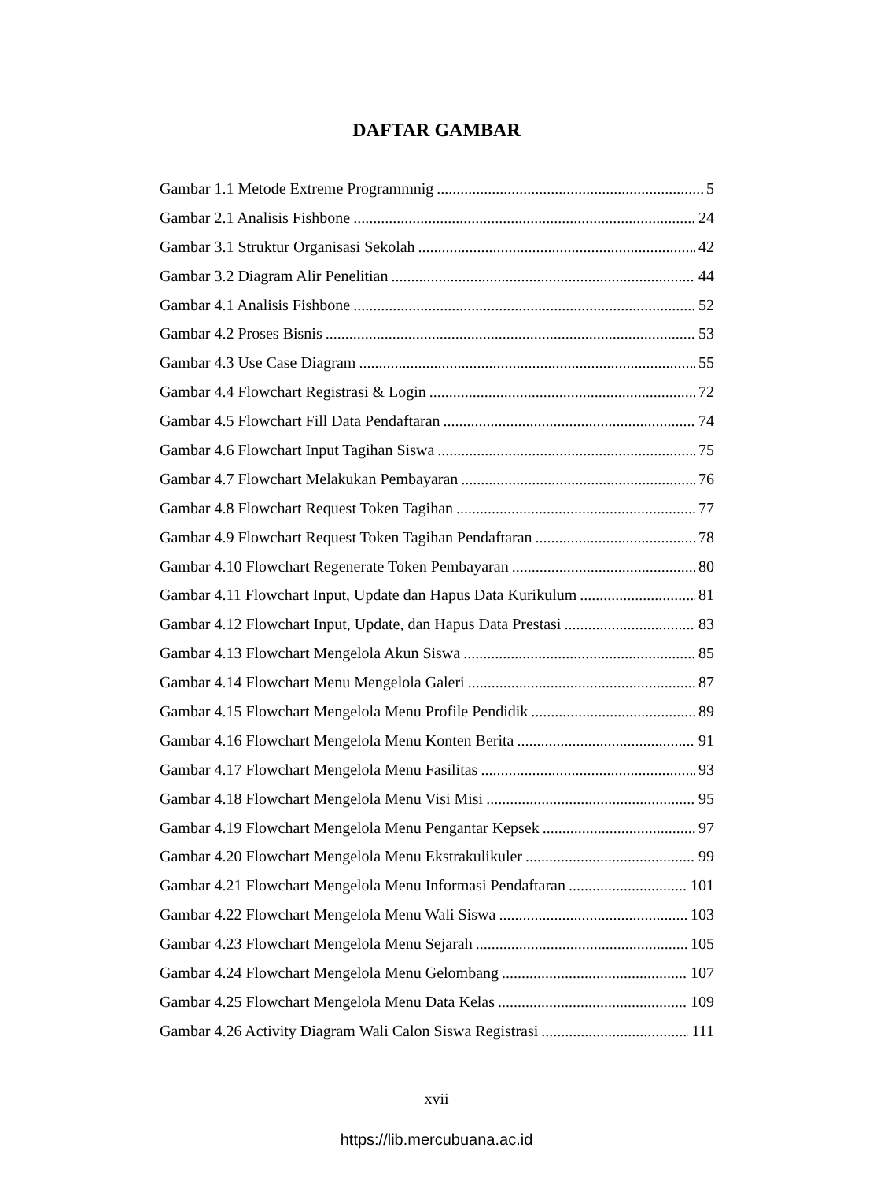DAFTAR GAMBAR
Gambar 1.1 Metode Extreme Programmnig 5
Gambar 2.1 Analisis Fishbone 24
Gambar 3.1 Struktur Organisasi Sekolah 42
Gambar 3.2 Diagram Alir Penelitian 44
Gambar 4.1 Analisis Fishbone 52
Gambar 4.2 Proses Bisnis 53
Gambar 4.3 Use Case Diagram 55
Gambar 4.4 Flowchart Registrasi & Login 72
Gambar 4.5 Flowchart Fill Data Pendaftaran 74
Gambar 4.6 Flowchart Input Tagihan Siswa 75
Gambar 4.7 Flowchart Melakukan Pembayaran 76
Gambar 4.8 Flowchart Request Token Tagihan 77
Gambar 4.9 Flowchart Request Token Tagihan Pendaftaran 78
Gambar 4.10 Flowchart Regenerate Token Pembayaran 80
Gambar 4.11 Flowchart Input, Update dan Hapus Data Kurikulum 81
Gambar 4.12 Flowchart Input, Update, dan Hapus Data Prestasi 83
Gambar 4.13 Flowchart Mengelola Akun Siswa 85
Gambar 4.14 Flowchart Menu Mengelola Galeri 87
Gambar 4.15 Flowchart Mengelola Menu Profile Pendidik 89
Gambar 4.16 Flowchart Mengelola Menu Konten Berita 91
Gambar 4.17 Flowchart Mengelola Menu Fasilitas 93
Gambar 4.18 Flowchart Mengelola Menu Visi Misi 95
Gambar 4.19 Flowchart Mengelola Menu Pengantar Kepsek 97
Gambar 4.20 Flowchart Mengelola Menu Ekstrakulikuler 99
Gambar 4.21 Flowchart Mengelola Menu Informasi Pendaftaran 101
Gambar 4.22 Flowchart Mengelola Menu Wali Siswa 103
Gambar 4.23 Flowchart Mengelola Menu Sejarah 105
Gambar 4.24 Flowchart Mengelola Menu Gelombang 107
Gambar 4.25 Flowchart Mengelola Menu Data Kelas 109
Gambar 4.26 Activity Diagram Wali Calon Siswa Registrasi 111
xvii
https://lib.mercubuana.ac.id